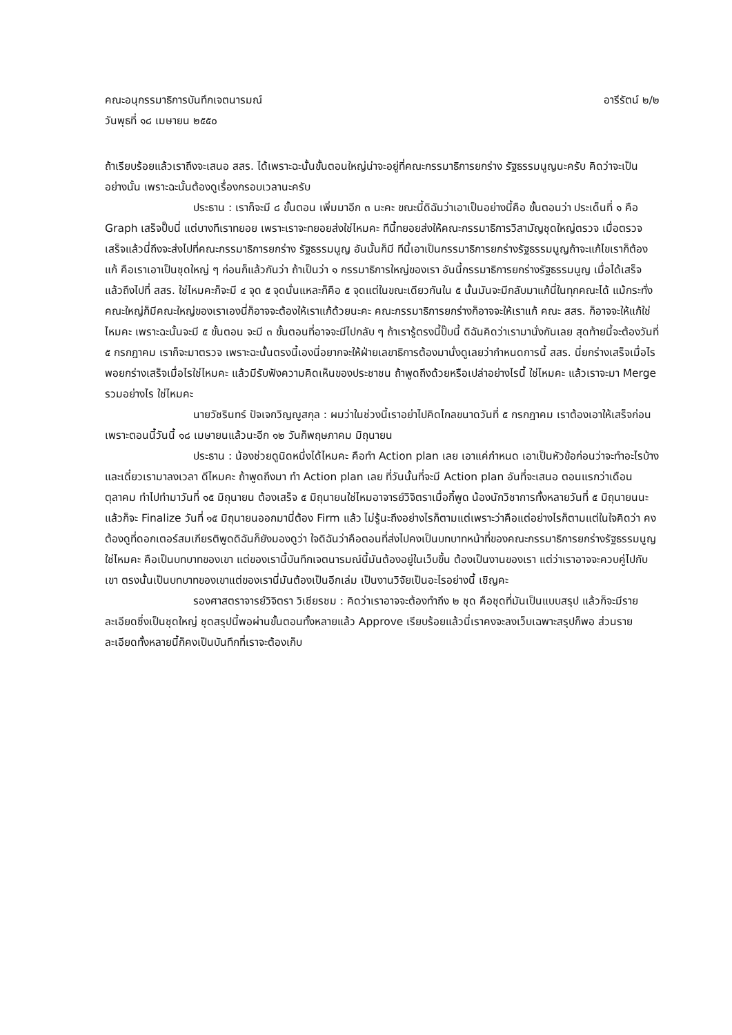คณะอนุกรรมาธิการบันทึกเจตนารมณ์ อารีรัตน์ ๒/๒
วันพุธที่ ๑๘ เมษายน ๒๕๕๐
ถ้าเรียบร้อยแล้วเราถึงจะเสนอ สสร. ได้เพราะฉะนั้นขั้นตอนใหญ่น่าจะอยู่ที่คณะกรรมาธิการยกร่าง รัฐธรรมนูญนะครับ คิดว่าจะเป็นอย่างนั้น เพราะฉะนั้นต้องดูเรื่องกรอบเวลานะครับ
ประธาน : เราก็จะมี ๘ ขั้นตอน เพิ่มมาอีก ๓ นะคะ ขณะนี้ดิฉันว่าเอาเป็นอย่างนี้คือ ขั้นตอนว่า ประเด็นที่ ๑ คือ Graph เสร็จปั๊บนี่ แต่บางทีเราทยอย เพราะเราจะทยอยส่งใช่ไหมคะ ทีนี้ทยอยส่งให้คณะกรรมาธิการวิสามัญชุดใหญ่ตรวจ เมื่อตรวจเสร็จแล้วนี่ถึงจะส่งไปที่คณะกรรมาธิการยกร่าง รัฐธรรมนูญ อันนั้นก็มี ทีนี้เอาเป็นกรรมาธิการยกร่างรัฐธรรมนูญถ้าจะแก้ไขเราก็ต้องแก้ คือเราเอาเป็นชุดใหญ่ ๆ ก่อนก็แล้วกันว่า ถ้าเป็นว่า ๑ กรรมาธิการใหญ่ของเรา อันนี้กรรมาธิการยกร่างรัฐธรรมนูญ เมื่อได้เสร็จแล้วถึงไปที่ สสร. ใช่ไหมคะก็จะมี ๔ จุด ๕ จุดนั่นแหละก็คือ ๕ จุดแต่ในขณะเดียวกันใน ๕ นั้นมันจะมีกลับมาแก้นี่ในทุกคณะได้ แม้กระทั่งคณะใหญ่ก็มีคณะใหญ่ของเราเองนี่ก็อาจจะต้องให้เราแก้ด้วยนะคะ คณะกรรมาธิการยกร่างก็อาจจะให้เราแก้ คณะ สสร. ก็อาจจะให้แก้ใช่ไหมคะ เพราะฉะนั้นจะมี ๕ ขั้นตอน จะมี ๓ ขั้นตอนที่อาจจะมีไปกลับ ๆ ถ้าเรารู้ตรงนี้ปั๊บนี้ ดิฉันคิดว่าเรามานั่งกันเลย สุดท้ายนี้จะต้องวันที่ ๕ กรกฎาคม เราก็จะมาตรวจ เพราะฉะนั้นตรงนี้เองนี่อยากจะให้ฝ่ายเลขาธิการต้องมานั่งดูเลยว่ากำหนดการนี้ สสร. นี่ยกร่างเสร็จเมื่อไร พอยกร่างเสร็จเมื่อไรใช่ไหมคะ แล้วมีรับฟังความคิดเห็นของประชาชน ถ้าพูดถึงด้วยหรือเปล่าอย่างไรนี้ ใช่ไหมคะ แล้วเราจะมา Merge รวมอย่างไร ใช่ไหมคะ
นายวัชรินทร์ ปัจเจกวิญญูสกุล : ผมว่าในช่วงนี้เราอย่าไปคิดไกลขนาดวันที่ ๕ กรกฎาคม เราต้องเอาให้เสร็จก่อน เพราะตอนนี้วันนี้ ๑๘ เมษายนแล้วนะอีก ๑๒ วันก็พฤษภาคม มิถุนายน
ประธาน : น้องช่วยดูนิดหนึ่งได้ไหมคะ คือทำ Action plan เลย เอาแค่กำหนด เอาเป็นหัวข้อก่อนว่าจะทำอะไรบ้างและเดี๋ยวเรามาลงเวลา ดีไหมคะ ถ้าพูดถึงมา ทำ Action plan เลย ที่วันนั้นที่จะมี Action plan อันที่จะเสนอ ตอนแรกว่าเดือนตุลาคม ทำไปทำมาวันที่ ๑๕ มิถุนายน ต้องเสร็จ ๕ มิถุนายนใช่ไหมอาจารย์วิจิตราเมื่อกี้พูด น้องนักวิชาการทั้งหลายวันที่ ๕ มิถุนายนนะ แล้วก็จะ Finalize วันที่ ๑๕ มิถุนายนออกมานี่ต้อง Firm แล้ว ไม่รู้นะถึงอย่างไรก็ตามแต่เพราะว่าคือแต่อย่างไรก็ตามแต่ในใจคิดว่า คงต้องดูที่ดอกเตอร์สมเกียรติพูดดิฉันก็ยังมองดูว่า ใจดิฉันว่าคือตอนที่ส่งไปคงเป็นบทบาทหน้าที่ของคณะกรรมาธิการยกร่างรัฐธรรมนูญใช่ไหมคะ คือเป็นบทบาทของเขา แต่ของเรานี้บันทึกเจตนารมณ์นี้มันต้องอยู่ในเว็บขึ้น ต้องเป็นงานของเรา แต่ว่าเราอาจจะควบคู่ไปกับเขา ตรงนั้นเป็นบทบาทของเขาแต่ของเรานี่มันต้องเป็นอีกเล่ม เป็นงานวิจัยเป็นอะไรอย่างนี้ เชิญคะ
รองศาสตราจารย์วิจิตรา วิเชียรชม : คิดว่าเราอาจจะต้องทำถึง ๒ ชุด คือชุดที่มันเป็นแบบสรุป แล้วก็จะมีรายละเอียดซึ่งเป็นชุดใหญ่ ชุดสรุปนี้พอผ่านขั้นตอนทั้งหลายแล้ว Approve เรียบร้อยแล้วนี่เราคงจะลงเว็บเฉพาะสรุปก็พอ ส่วนรายละเอียดทั้งหลายนี้ก็คงเป็นบันทึกที่เราจะต้องเก็บ